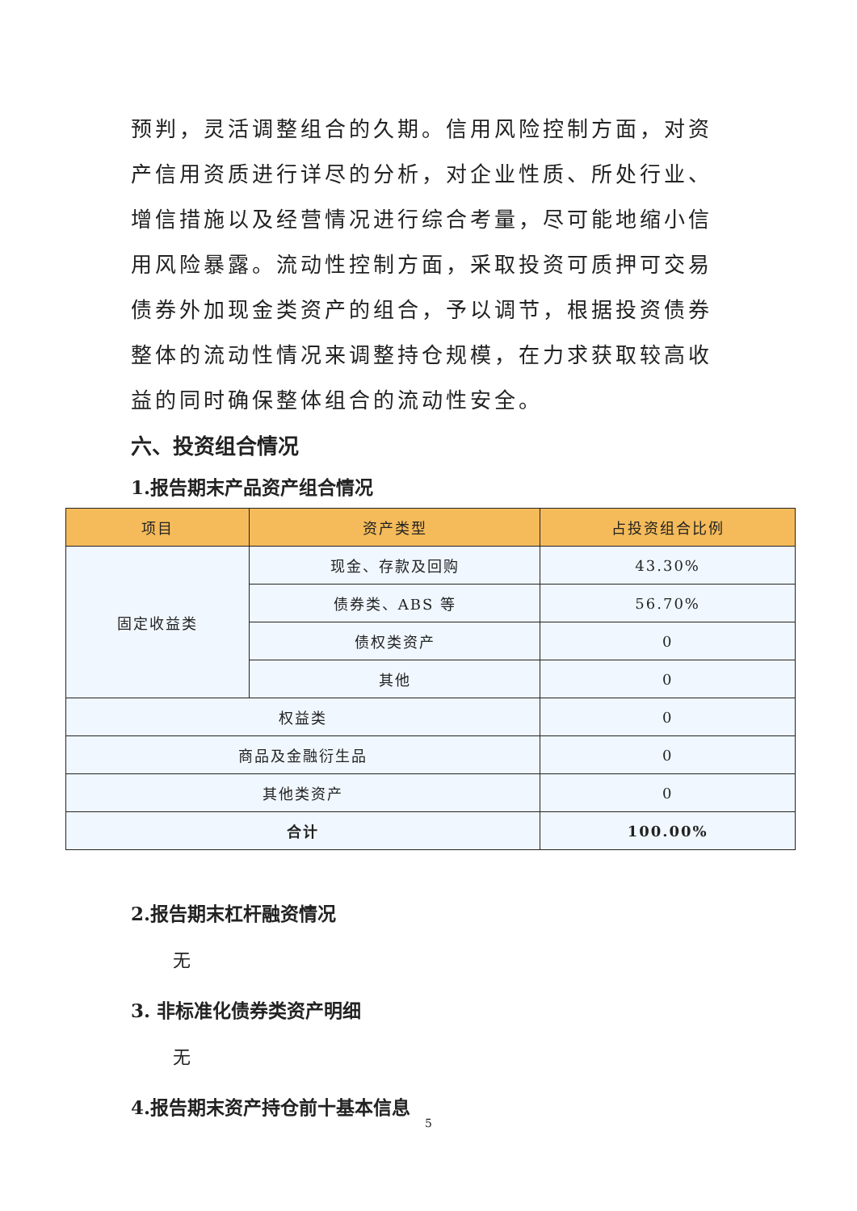预判，灵活调整组合的久期。信用风险控制方面，对资产信用资质进行详尽的分析，对企业性质、所处行业、增信措施以及经营情况进行综合考量，尽可能地缩小信用风险暴露。流动性控制方面，采取投资可质押可交易债券外加现金类资产的组合，予以调节，根据投资债券整体的流动性情况来调整持仓规模，在力求获取较高收益的同时确保整体组合的流动性安全。
六、投资组合情况
1.报告期末产品资产组合情况
| 项目 | 资产类型 | 占投资组合比例 |
| --- | --- | --- |
| 固定收益类 | 现金、存款及回购 | 43.30% |
| | 债券类、ABS 等 | 56.70% |
| | 债权类资产 | 0 |
| | 其他 | 0 |
| 权益类 | | 0 |
| 商品及金融衍生品 | | 0 |
| 其他类资产 | | 0 |
| 合计 | | 100.00% |
2.报告期末杠杆融资情况
无
3. 非标准化债券类资产明细
无
4.报告期末资产持仓前十基本信息
5